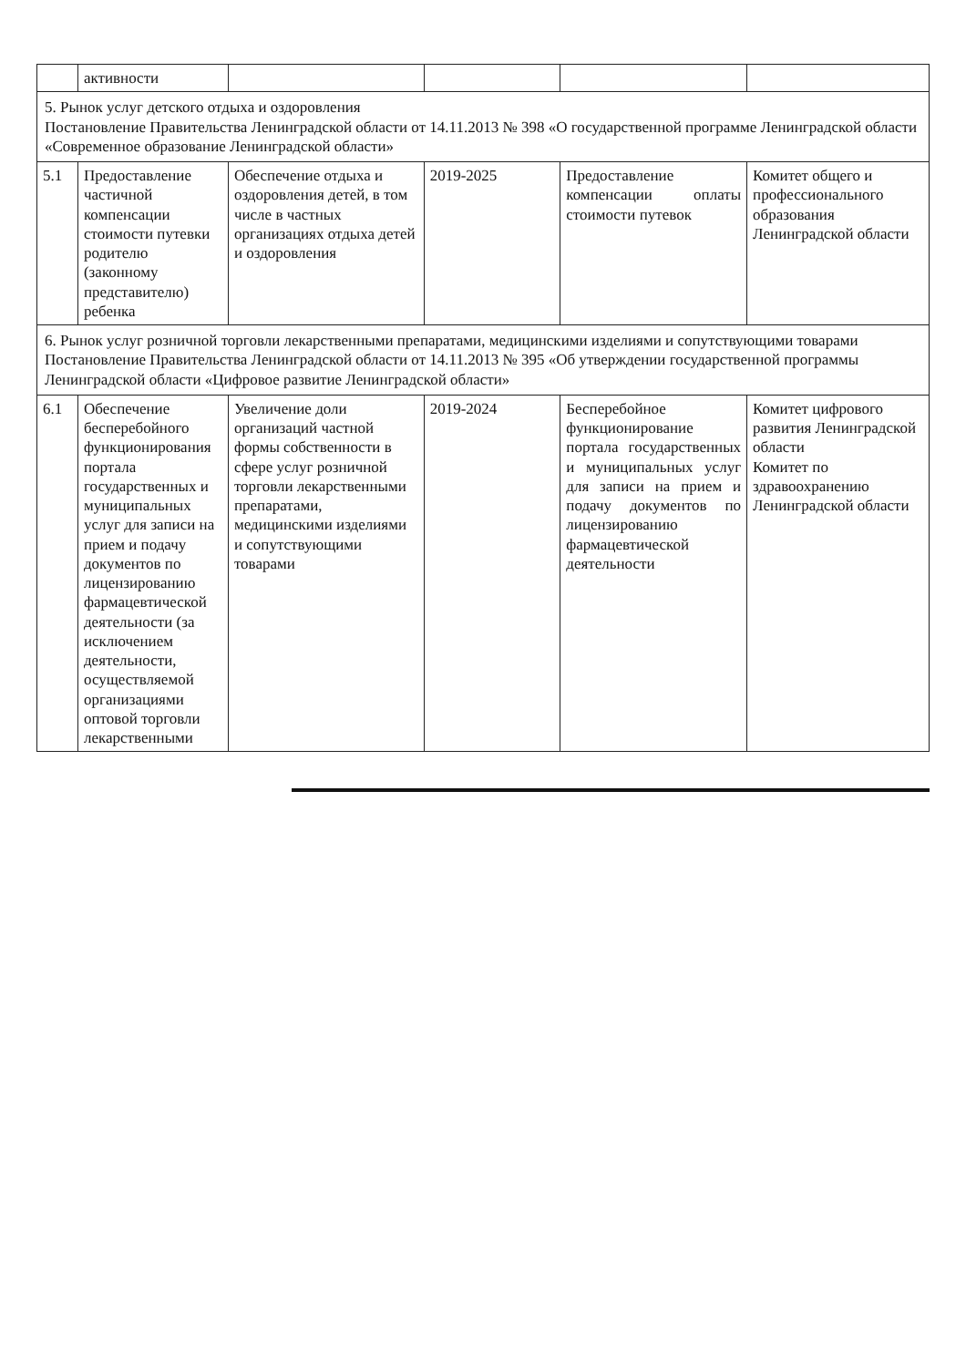| | активности | | | | |
| 5. Рынок услуг детского отдыха и оздоровления Постановление Правительства Ленинградской области от 14.11.2013 № 398 «О государственной программе Ленинградской области «Современное образование Ленинградской области» | | | | | |
| 5.1 | Предоставление частичной компенсации стоимости путевки родителю (законному представителю) ребенка | Обеспечение отдыха и оздоровления детей, в том числе в частных организациях отдыха детей и оздоровления | 2019-2025 | Предоставление компенсации оплаты стоимости путевок | Комитет общего и профессионального образования Ленинградской области |
| 6. Рынок услуг розничной торговли лекарственными препаратами, медицинскими изделиями и сопутствующими товарами Постановление Правительства Ленинградской области от 14.11.2013 № 395 «Об утверждении государственной программы Ленинградской области «Цифровое развитие Ленинградской области» | | | | | |
| 6.1 | Обеспечение бесперебойного функционирования портала государственных и муниципальных услуг для записи на прием и подачу документов по лицензированию фармацевтической деятельности (за исключением деятельности, осуществляемой организациями оптовой торговли лекарственными | Увеличение доли организаций частной формы собственности в сфере услуг розничной торговли лекарственными препаратами, медицинскими изделиями и сопутствующими товарами | 2019-2024 | Бесперебойное функционирование портала государственных и муниципальных услуг для записи на прием и подачу документов по лицензированию фармацевтической деятельности | Комитет цифрового развития Ленинградской области Комитет по здравоохранению Ленинградской области |